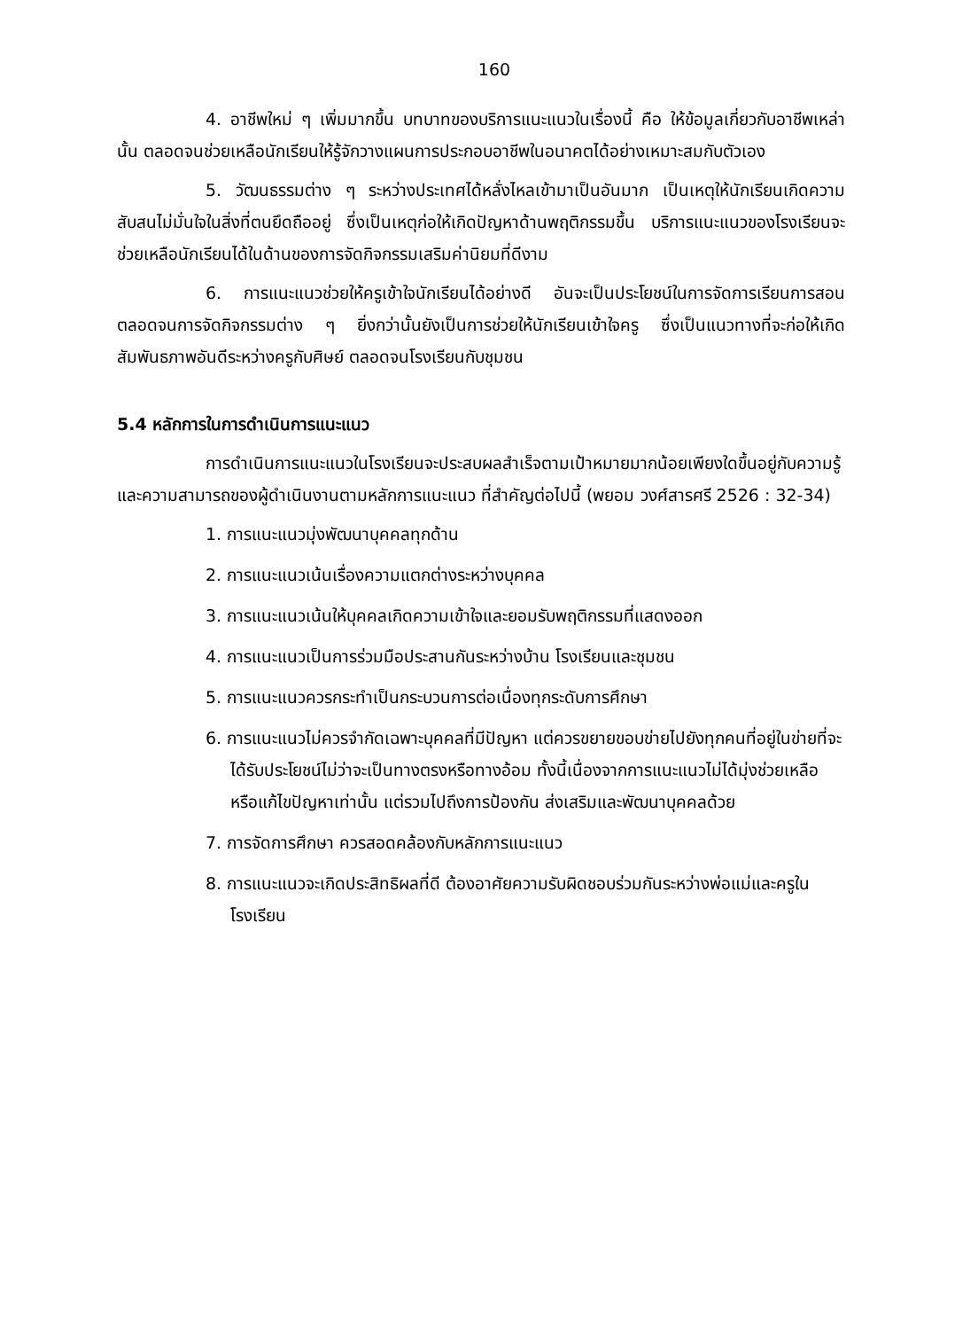160
4. อาชีพใหม่ ๆ เพิ่มมากขึ้น บทบาทของบริการแนะแนวในเรื่องนี้ คือ ให้ข้อมูลเกี่ยวกับอาชีพเหล่านั้น ตลอดจนช่วยเหลือนักเรียนให้รู้จักวางแผนการประกอบอาชีพในอนาคตได้อย่างเหมาะสมกับตัวเอง
5. วัฒนธรรมต่าง ๆ ระหว่างประเทศได้หลั่งไหลเข้ามาเป็นอันมาก เป็นเหตุให้นักเรียนเกิดความสับสนไม่มั่นใจในสิ่งที่ตนยึดถืออยู่ ซึ่งเป็นเหตุก่อให้เกิดปัญหาด้านพฤติกรรมขึ้น บริการแนะแนวของโรงเรียนจะช่วยเหลือนักเรียนได้ในด้านของการจัดกิจกรรมเสริมค่านิยมที่ดีงาม
6. การแนะแนวช่วยให้ครูเข้าใจนักเรียนได้อย่างดี อันจะเป็นประโยชน์ในการจัดการเรียนการสอน ตลอดจนการจัดกิจกรรมต่าง ๆ ยิ่งกว่านั้นยังเป็นการช่วยให้นักเรียนเข้าใจครู ซึ่งเป็นแนวทางที่จะก่อให้เกิดสัมพันธภาพอันดีระหว่างครูกับศิษย์ ตลอดจนโรงเรียนกับชุมชน
5.4 หลักการในการดำเนินการแนะแนว
การดำเนินการแนะแนวในโรงเรียนจะประสบผลสำเร็จตามเป้าหมายมากน้อยเพียงใดขึ้นอยู่กับความรู้และความสามารถของผู้ดำเนินงานตามหลักการแนะแนว ที่สำคัญต่อไปนี้ (พยอม วงศ์สารศรี 2526 : 32-34)
1. การแนะแนวมุ่งพัฒนาบุคคลทุกด้าน
2. การแนะแนวเน้นเรื่องความแตกต่างระหว่างบุคคล
3. การแนะแนวเน้นให้บุคคลเกิดความเข้าใจและยอมรับพฤติกรรมที่แสดงออก
4. การแนะแนวเป็นการร่วมมือประสานกันระหว่างบ้าน โรงเรียนและชุมชน
5. การแนะแนวควรกระทำเป็นกระบวนการต่อเนื่องทุกระดับการศึกษา
6. การแนะแนวไม่ควรจำกัดเฉพาะบุคคลที่มีปัญหา แต่ควรขยายขอบข่ายไปยังทุกคนที่อยู่ในข่ายที่จะได้รับประโยชน์ไม่ว่าจะเป็นทางตรงหรือทางอ้อม ทั้งนี้เนื่องจากการแนะแนวไม่ได้มุ่งช่วยเหลือหรือแก้ไขปัญหาเท่านั้น แต่รวมไปถึงการป้องกัน ส่งเสริมและพัฒนาบุคคลด้วย
7. การจัดการศึกษา ควรสอดคล้องกับหลักการแนะแนว
8. การแนะแนวจะเกิดประสิทธิผลที่ดี ต้องอาศัยความรับผิดชอบร่วมกันระหว่างพ่อแม่และครูในโรงเรียน